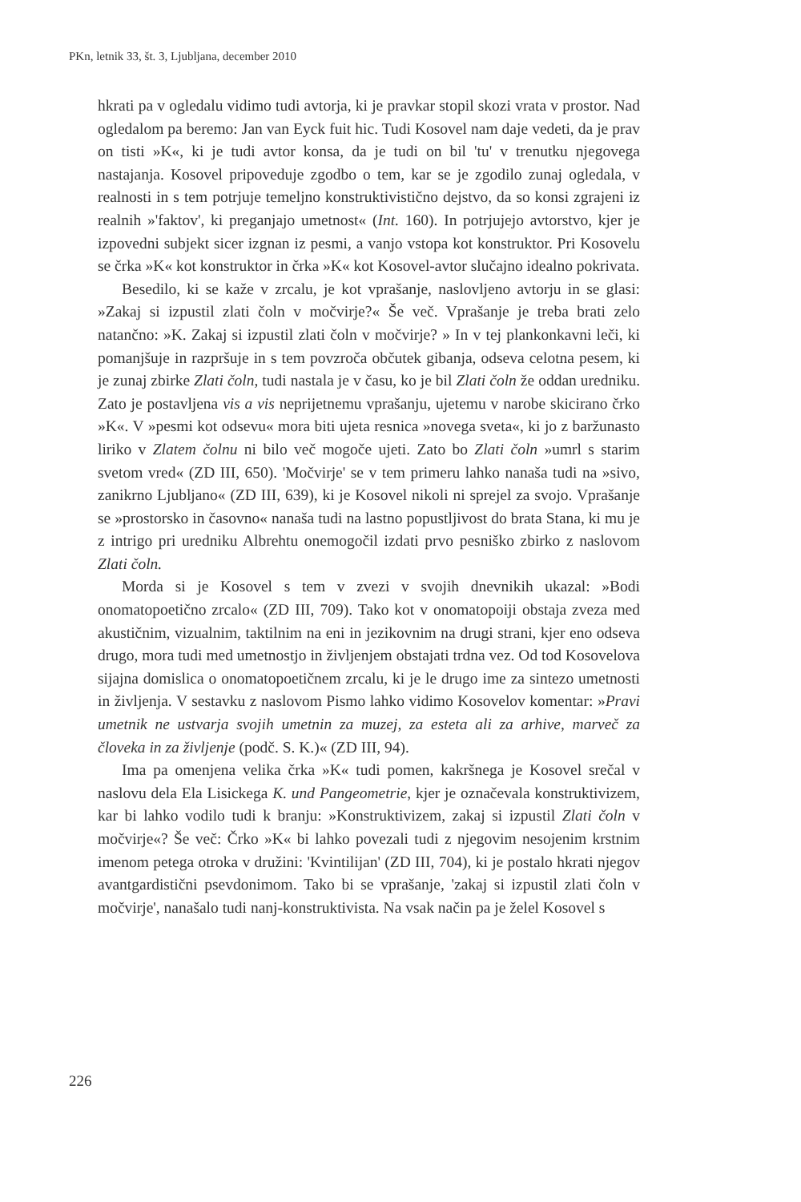PKn, letnik 33, št. 3, Ljubljana, december 2010
hkrati pa v ogledalu vidimo tudi avtorja, ki je pravkar stopil skozi vrata v prostor. Nad ogledalom pa beremo: Jan van Eyck fuit hic. Tudi Kosovel nam daje vedeti, da je prav on tisti »K«, ki je tudi avtor konsa, da je tudi on bil 'tu' v trenutku njegovega nastajanja. Kosovel pripoveduje zgodbo o tem, kar se je zgodilo zunaj ogledala, v realnosti in s tem potrjuje temeljno konstruktivistično dejstvo, da so konsi zgrajeni iz realnih »'faktov', ki preganjajo umetnost« (Int. 160). In potrjujejo avtorstvo, kjer je izpovedni subjekt sicer izgnan iz pesmi, a vanjo vstopa kot konstruktor. Pri Kosovelu se črka »K« kot konstruktor in črka »K« kot Kosovel-avtor slučajno idealno pokrivata.
Besedilo, ki se kaže v zrcalu, je kot vprašanje, naslovljeno avtorju in se glasi: »Zakaj si izpustil zlati čoln v močvirje?« Še več. Vprašanje je treba brati zelo natančno: »K. Zakaj si izpustil zlati čoln v močvirje? » In v tej plankonkavni leči, ki pomanjšuje in razpršuje in s tem povzroča občutek gibanja, odseva celotna pesem, ki je zunaj zbirke Zlati čoln, tudi nastala je v času, ko je bil Zlati čoln že oddan uredniku. Zato je postavljena vis a vis neprijetnemu vprašanju, ujetemu v narobe skicirano črko »K«. V »pesmi kot odsevu« mora biti ujeta resnica »novega sveta«, ki jo z baržunasto liriko v Zlatem čolnu ni bilo več mogoče ujeti. Zato bo Zlati čoln »umrl s starim svetom vred« (ZD III, 650). 'Močvirje' se v tem primeru lahko nanaša tudi na »sivo, zanikrno Ljubljano« (ZD III, 639), ki je Kosovel nikoli ni sprejel za svojo. Vprašanje se »prostorsko in časovno« nanaša tudi na lastno popustljivost do brata Stana, ki mu je z intrigo pri uredniku Albrehtu onemogočil izdati prvo pesniško zbirko z naslovom Zlati čoln.
Morda si je Kosovel s tem v zvezi v svojih dnevnikih ukazal: »Bodi onomatopoetično zrcalo« (ZD III, 709). Tako kot v onomatopoiji obstaja zveza med akustičnim, vizualnim, taktilnim na eni in jezikovnim na drugi strani, kjer eno odseva drugo, mora tudi med umetnostjo in življenjem obstajati trdna vez. Od tod Kosovelova sijajna domislica o onomatopoetičnem zrcalu, ki je le drugo ime za sintezo umetnosti in življenja. V sestavku z naslovom Pismo lahko vidimo Kosovelov komentar: »Pravi umetnik ne ustvarja svojih umetnin za muzej, za esteta ali za arhive, marveč za človeka in za življenje (podč. S. K.)« (ZD III, 94).
Ima pa omenjena velika črka »K« tudi pomen, kakršnega je Kosovel srečal v naslovu dela Ela Lisickega K. und Pangeometrie, kjer je označevala konstruktivizem, kar bi lahko vodilo tudi k branju: »Konstruktivizem, zakaj si izpustil Zlati čoln v močvirje«? Še več: Črko »K« bi lahko povezali tudi z njegovim nesojenim krstnim imenom petega otroka v družini: 'Kvintilijan' (ZD III, 704), ki je postalo hkrati njegov avantgardistični psevdonimom. Tako bi se vprašanje, 'zakaj si izpustil zlati čoln v močvirje', nanašalo tudi nanj-konstruktivista. Na vsak način pa je želel Kosovel s
226